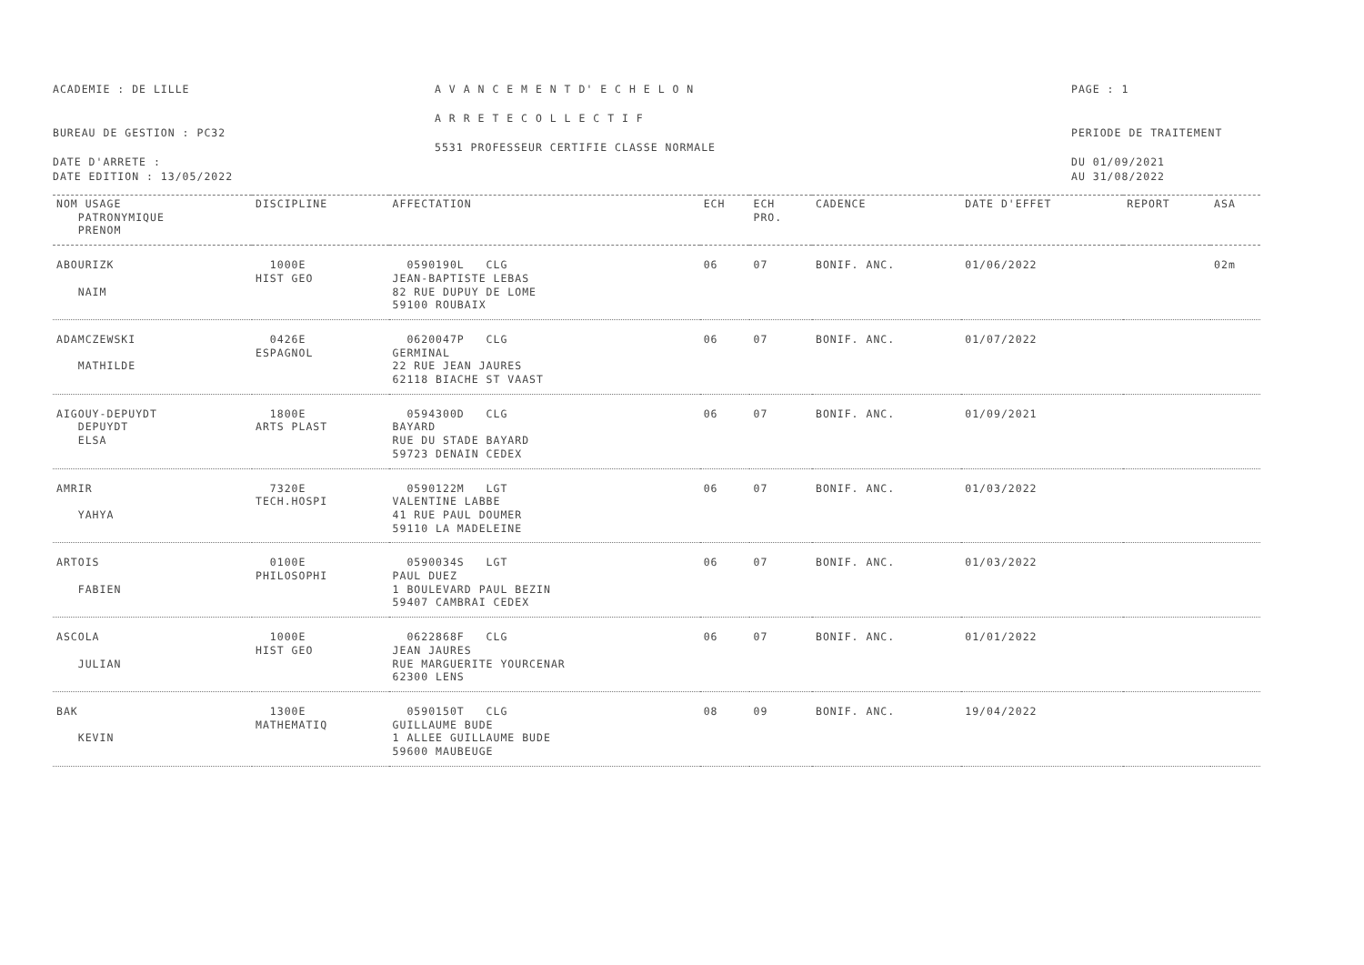ACADEMIE : DE LILLE
BUREAU DE GESTION : PC32
DATE D'ARRETE :
DATE EDITION : 13/05/2022
A V A N C E M E N T D' E C H E L O N
A R R E T E C O L L E C T I F
5531 PROFESSEUR CERTIFIE CLASSE NORMALE
PAGE : 1
PERIODE DE TRAITEMENT
DU 01/09/2021
AU 31/08/2022
| NOM USAGE PATRONYMIQUE PRENOM | DISCIPLINE | AFFECTATION | ECH | ECH PRO. | CADENCE | DATE D'EFFET | REPORT | ASA |
| --- | --- | --- | --- | --- | --- | --- | --- | --- |
| ABOURIZK NAIM | 1000E HIST GEO | 0590190L CLG JEAN-BAPTISTE LEBAS 82 RUE DUPUY DE LOME 59100 ROUBAIX | 06 | 07 | BONIF. ANC. | 01/06/2022 | | 02m |
| ADAMCZEWSKI MATHILDE | 0426E ESPAGNOL | 0620047P CLG GERMINAL 22 RUE JEAN JAURES 62118 BIACHE ST VAAST | 06 | 07 | BONIF. ANC. | 01/07/2022 | | |
| AIGOUY-DEPUYDT DEPUYDT ELSA | 1800E ARTS PLAST | 0594300D CLG BAYARD RUE DU STADE BAYARD 59723 DENAIN CEDEX | 06 | 07 | BONIF. ANC. | 01/09/2021 | | |
| AMRIR YAHYA | 7320E TECH.HOSPI | 0590122M LGT VALENTINE LABBE 41 RUE PAUL DOUMER 59110 LA MADELEINE | 06 | 07 | BONIF. ANC. | 01/03/2022 | | |
| ARTOIS FABIEN | 0100E PHILOSOPHI | 0590034S LGT PAUL DUEZ 1 BOULEVARD PAUL BEZIN 59407 CAMBRAI CEDEX | 06 | 07 | BONIF. ANC. | 01/03/2022 | | |
| ASCOLA JULIAN | 1000E HIST GEO | 0622868F CLG JEAN JAURES RUE MARGUERITE YOURCENAR 62300 LENS | 06 | 07 | BONIF. ANC. | 01/01/2022 | | |
| BAK KEVIN | 1300E MATHEMATIQ | 0590150T CLG GUILLAUME BUDE 1 ALLEE GUILLAUME BUDE 59600 MAUBEUGE | 08 | 09 | BONIF. ANC. | 19/04/2022 | | |